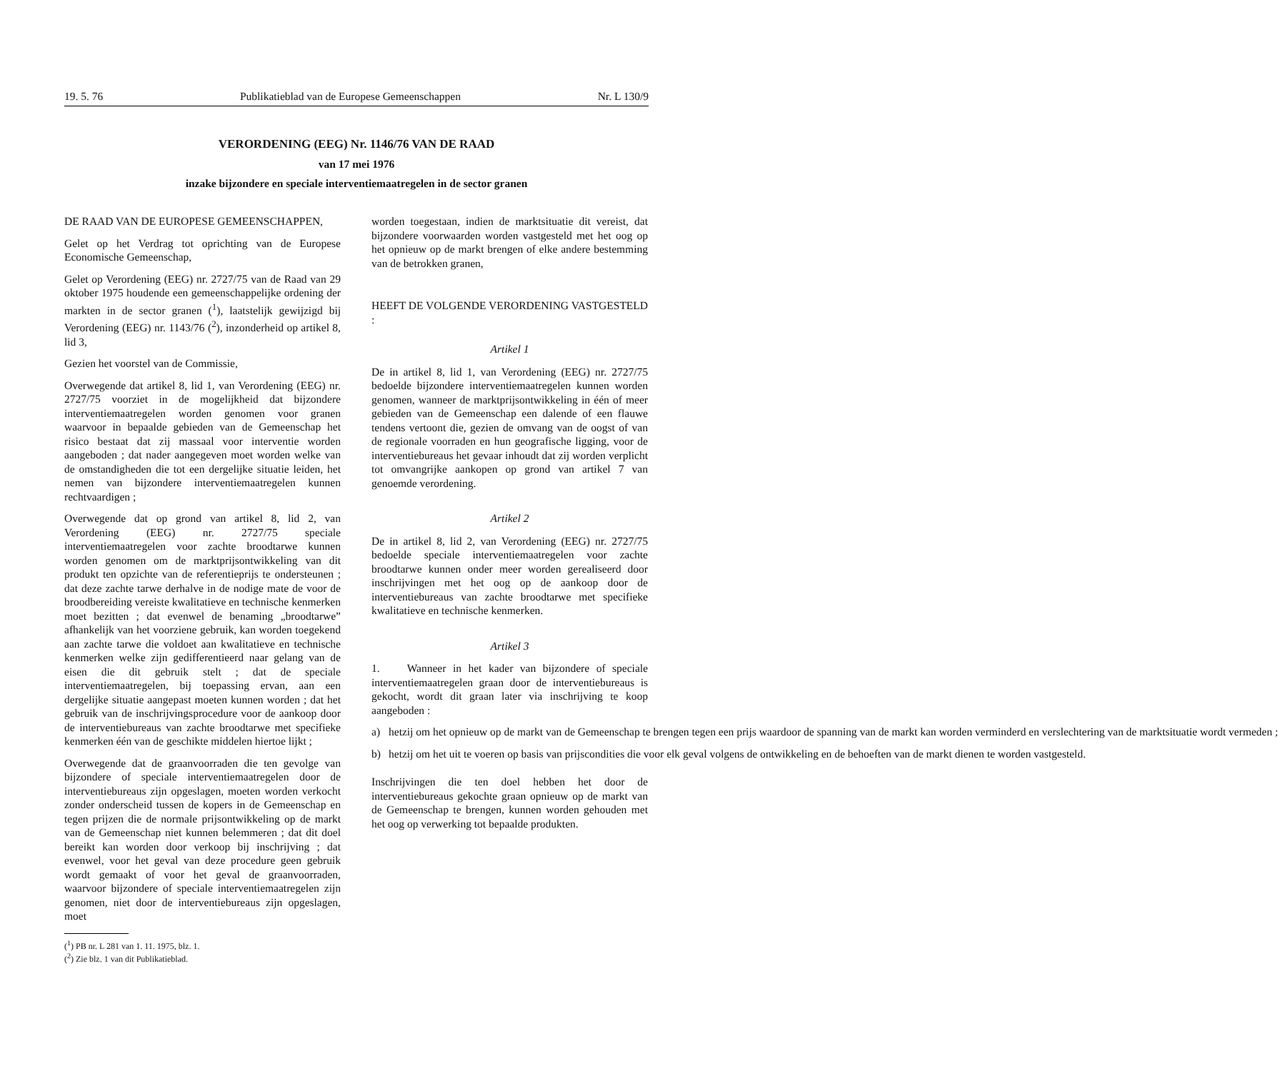19. 5. 76 Publikatieblad van de Europese Gemeenschappen Nr. L 130/9
VERORDENING (EEG) Nr. 1146/76 VAN DE RAAD
van 17 mei 1976
inzake bijzondere en speciale interventiemaatregelen in de sector granen
DE RAAD VAN DE EUROPESE GEMEENSCHAPPEN,
Gelet op het Verdrag tot oprichting van de Europese Economische Gemeenschap,
Gelet op Verordening (EEG) nr. 2727/75 van de Raad van 29 oktober 1975 houdende een gemeenschappelijke ordening der markten in de sector granen (<sup>1</sup>), laatstelijk gewijzigd bij Verordening (EEG) nr. 1143/76 (<sup>2</sup>), inzonderheid op artikel 8, lid 3,
Gezien het voorstel van de Commissie,
Overwegende dat artikel 8, lid 1, van Verordening (EEG) nr. 2727/75 voorziet in de mogelijkheid dat bijzondere interventiemaatregelen worden genomen voor granen waarvoor in bepaalde gebieden van de Gemeenschap het risico bestaat dat zij massaal voor interventie worden aangeboden ; dat nader aangegeven moet worden welke van de omstandigheden die tot een dergelijke situatie leiden, het nemen van bijzondere interventiemaatregelen kunnen rechtvaardigen ;
Overwegende dat op grond van artikel 8, lid 2, van Verordening (EEG) nr. 2727/75 speciale interventiemaatregelen voor zachte broodtarwe kunnen worden genomen om de marktprijsontwikkeling van dit produkt ten opzichte van de referentieprijs te ondersteunen ; dat deze zachte tarwe derhalve in de nodige mate de voor de broodbereiding vereiste kwalitatieve en technische kenmerken moet bezitten ; dat evenwel de benaming „broodtarwe” afhankelijk van het voorziene gebruik, kan worden toegekend aan zachte tarwe die voldoet aan kwalitatieve en technische kenmerken welke zijn gedifferentieerd naar gelang van de eisen die dit gebruik stelt ; dat de speciale interventiemaatregelen, bij toepassing ervan, aan een dergelijke situatie aangepast moeten kunnen worden ; dat het gebruik van de inschrijvingsprocedure voor de aankoop door de interventiebureaus van zachte broodtarwe met specifieke kenmerken één van de geschikte middelen hiertoe lijkt ;
Overwegende dat de graanvoorraden die ten gevolge van bijzondere of speciale interventiemaatregelen door de interventiebureaus zijn opgeslagen, moeten worden verkocht zonder onderscheid tussen de kopers in de Gemeenschap en tegen prijzen die de normale prijsontwikkeling op de markt van de Gemeenschap niet kunnen belemmeren ; dat dit doel bereikt kan worden door verkoop bij inschrijving ; dat evenwel, voor het geval van deze procedure geen gebruik wordt gemaakt of voor het geval de graanvoorraden, waarvoor bijzondere of speciale interventiemaatregelen zijn genomen, niet door de interventiebureaus zijn opgeslagen, moet
(<sup>1</sup>) PB nr. L 281 van 1. 11. 1975, blz. 1.
(<sup>2</sup>) Zie blz. 1 van dit Publikatieblad.
worden toegestaan, indien de marktsituatie dit vereist, dat bijzondere voorwaarden worden vastgesteld met het oog op het opnieuw op de markt brengen of elke andere bestemming van de betrokken granen,
HEEFT DE VOLGENDE VERORDENING VASTGESTELD :
Artikel 1
De in artikel 8, lid 1, van Verordening (EEG) nr. 2727/75 bedoelde bijzondere interventiemaatregelen kunnen worden genomen, wanneer de marktprijsontwikkeling in één of meer gebieden van de Gemeenschap een dalende of een flauwe tendens vertoont die, gezien de omvang van de oogst of van de regionale voorraden en hun geografische ligging, voor de interventiebureaus het gevaar inhoudt dat zij worden verplicht tot omvangrijke aankopen op grond van artikel 7 van genoemde verordening.
Artikel 2
De in artikel 8, lid 2, van Verordening (EEG) nr. 2727/75 bedoelde speciale interventiemaatregelen voor zachte broodtarwe kunnen onder meer worden gerealiseerd door inschrijvingen met het oog op de aankoop door de interventiebureaus van zachte broodtarwe met specifieke kwalitatieve en technische kenmerken.
Artikel 3
1. Wanneer in het kader van bijzondere of speciale interventiemaatregelen graan door de interventiebureaus is gekocht, wordt dit graan later via inschrijving te koop aangeboden :
a) hetzij om het opnieuw op de markt van de Gemeenschap te brengen tegen een prijs waardoor de spanning van de markt kan worden verminderd en verslechtering van de marktsituatie wordt vermeden ;
b) hetzij om het uit te voeren op basis van prijscondities die voor elk geval volgens de ontwikkeling en de behoeften van de markt dienen te worden vastgesteld.
Inschrijvingen die ten doel hebben het door de interventiebureaus gekochte graan opnieuw op de markt van de Gemeenschap te brengen, kunnen worden gehouden met het oog op verwerking tot bepaalde produkten.